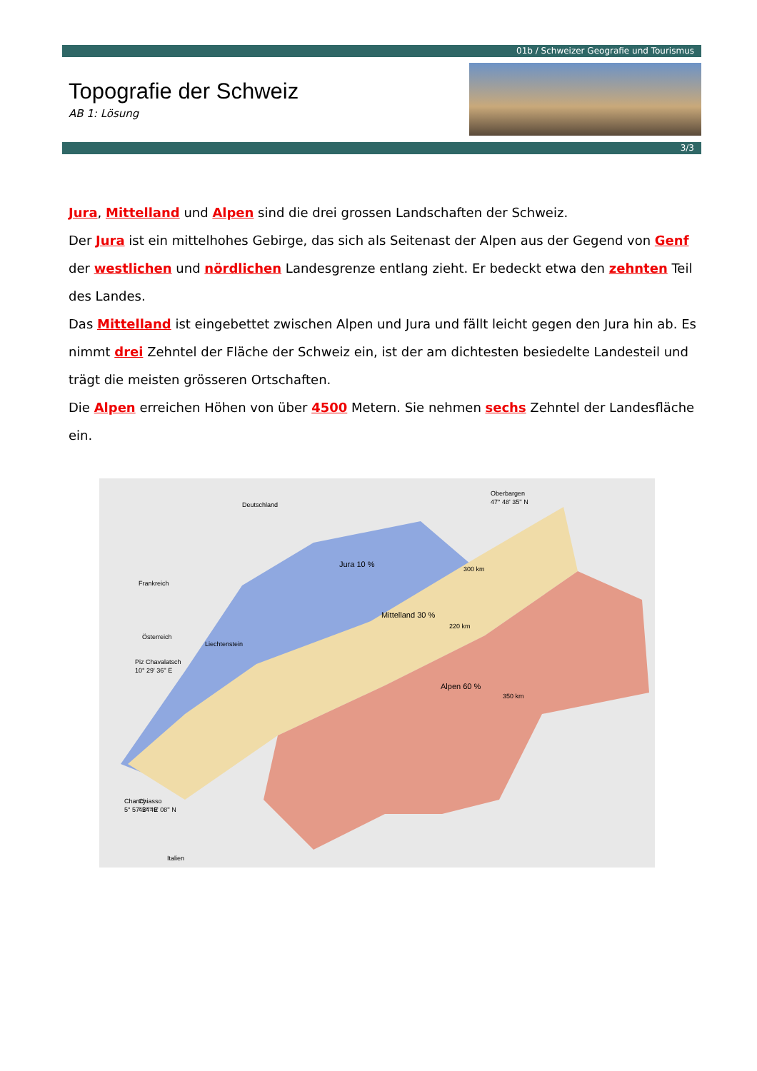01b / Schweizer Geografie und Tourismus
Topografie der Schweiz
AB 1: Lösung
3/3
Jura, Mittelland und Alpen sind die drei grossen Landschaften der Schweiz.
Der Jura ist ein mittelhohes Gebirge, das sich als Seitenast der Alpen aus der Gegend von Genf der westlichen und nördlichen Landesgrenze entlang zieht. Er bedeckt etwa den zehnten Teil des Landes.
Das Mittelland ist eingebettet zwischen Alpen und Jura und fällt leicht gegen den Jura hin ab. Es nimmt drei Zehntel der Fläche der Schweiz ein, ist der am dichtesten besiedelte Landesteil und trägt die meisten grösseren Ortschaften.
Die Alpen erreichen Höhen von über 4500 Metern. Sie nehmen sechs Zehntel der Landesfläche ein.
Frankreich
Deutschland
Jura 10 %
Mittelland 30 %
Alpen 60 %
Oberbargen
47° 48' 35'' N
Liechtenstein
Österreich
Piz Chavalatsch
10° 29' 36'' E
Chancy
5° 57' 24'' E
Chiasso
45° 49' 08'' N
Italien
300 km
350 km
220 km